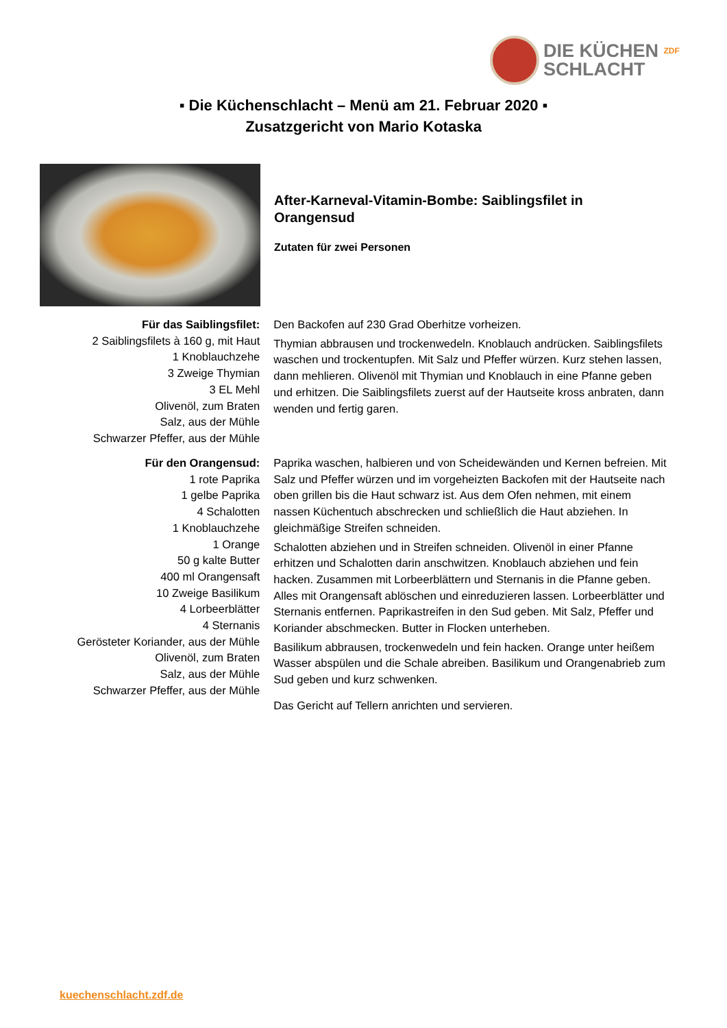DIE KÜCHEN ZDF
SCHLACHT
▪ Die Küchenschlacht – Menü am 21. Februar 2020 ▪
Zusatzgericht von Mario Kotaska
After-Karneval-Vitamin-Bombe: Saiblingsfilet in Orangensud
Zutaten für zwei Personen
Für das Saiblingsfilet:
2 Saiblingsfilets à 160 g, mit Haut
1 Knoblauchzehe
3 Zweige Thymian
3 EL Mehl
Olivenöl, zum Braten
Salz, aus der Mühle
Schwarzer Pfeffer, aus der Mühle
Den Backofen auf 230 Grad Oberhitze vorheizen.
Thymian abbrausen und trockenwedeln. Knoblauch andrücken. Saiblingsfilets waschen und trockentupfen. Mit Salz und Pfeffer würzen. Kurz stehen lassen, dann mehlieren. Olivenöl mit Thymian und Knoblauch in eine Pfanne geben und erhitzen. Die Saiblingsfilets zuerst auf der Hautseite kross anbraten, dann wenden und fertig garen.
Für den Orangensud:
1 rote Paprika
1 gelbe Paprika
4 Schalotten
1 Knoblauchzehe
1 Orange
50 g kalte Butter
400 ml Orangensaft
10 Zweige Basilikum
4 Lorbeerblätter
4 Sternanis
Gerösteter Koriander, aus der Mühle
Olivenöl, zum Braten
Salz, aus der Mühle
Schwarzer Pfeffer, aus der Mühle
Paprika waschen, halbieren und von Scheidewänden und Kernen befreien. Mit Salz und Pfeffer würzen und im vorgeheizten Backofen mit der Hautseite nach oben grillen bis die Haut schwarz ist. Aus dem Ofen nehmen, mit einem nassen Küchentuch abschrecken und schließlich die Haut abziehen. In gleichmäßige Streifen schneiden.
Schalotten abziehen und in Streifen schneiden. Olivenöl in einer Pfanne erhitzen und Schalotten darin anschwitzen. Knoblauch abziehen und fein hacken. Zusammen mit Lorbeerblättern und Sternanis in die Pfanne geben. Alles mit Orangensaft ablöschen und einreduzieren lassen. Lorbeerblätter und Sternanis entfernen. Paprikastreifen in den Sud geben. Mit Salz, Pfeffer und Koriander abschmecken. Butter in Flocken unterheben.
Basilikum abbrausen, trockenwedeln und fein hacken. Orange unter heißem Wasser abspülen und die Schale abreiben. Basilikum und Orangenabrieb zum Sud geben und kurz schwenken.
Das Gericht auf Tellern anrichten und servieren.
kuechenschlacht.zdf.de